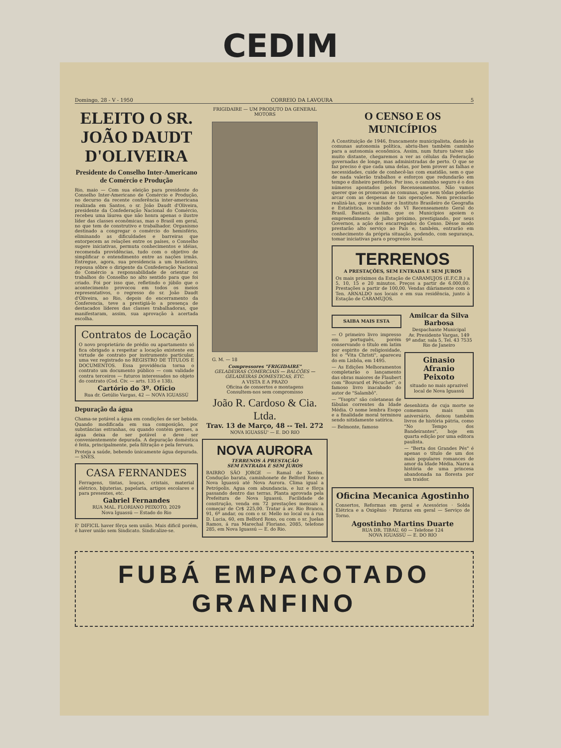CEDIM
Domingo, 28 - V - 1950 CORREIO DA LAVOURA 5
ELEITO O SR. JOÃO DAUDT D'OLIVEIRA
Presidente do Conselho Inter-Americano de Comércio e Produção
Rio, maio — Com sua eleição para presidente do Conselho Inter-Americano de Comércio e Produção, no decurso da recente conferência inter-americana realizada em Santos, o sr. João Daudt d'Oliveira, presidente da Confederação Nacional do Comércio, recebeu uma láurea que não honra apenas o ilustre líder das classes econômicas, mas o Brasil em geral, no que tem de construtivo e trabalhador. Organismo destinado a congregar o comércio do hemisfério, eliminando as dificuldades e barreiras que entorpecem as relações entre os países, o Conselho sugere iniciativas, permuta conhecimentos e idéias, recomenda providências, tudo com o objetivo de simplificar o entendimento entre as nações irmãs. Entregue, agora, sua presidencia a um brasileiro, repousa sôbre o dirigente da Confederação Nacional do Comércio a responsabilidade de orientar os trabalhos do Conselho no alto sentido para que foi criado. Foi por isso que, refletindo o júbilo que o acontecimento provocou em todos os meios representativos, o regresso do sr. João Daudt d'Oliveira, ao Rio, depois do encerramento da Conferencia, teve a prestigiá-lo a presença de destacados líderes das classes trabalhadoras, que manifestaram, assim, sua aprovação à acertada escolha.
Contratos de Locação
O novo proprietário de prédio ou apartamento só fica obrigado a respeitar a locação existente em virtude de contrato por instrumento particular, uma vez registrado no REGISTRO DE TÍTULOS E DOCUMENTOS. Essa providência torna o contrato um documento público — com validade contra terceiros — futuros interessados no objeto do contrato (Cod. Civ. — arts. 135 e 138).
Cartório do 3º. Ofício
Rua dr. Getúlio Vargas, 42 — NOVA IGUASSÚ
Depuração da água
Chama-se potável a água em condições de ser bebida. Quando modificada em sua composição, por substâncias estranhas, ou quando contém germes, a água deixa de ser potável e deve ser convenientemente depurada. A depuração doméstica é feita, principalmente, pela filtração e pela fervura.
Proteja a saúde, bebendo ùnicamente água depurada. — SNES.
CASA FERNANDES
Ferragens, tintas, louças, cristais, material elétrico, bijuterias, papelaria, artigos escolares e para presentes, etc.
Gabriel Fernandes
RUA MAL. FLORIANO PEIXOTO, 2029
Nova Iguassú — Estado do Rio
E' DIFICIL haver fôrça sem união. Mais dificil porém, é haver união sem Sindicato. Sindicalize-se.
FRIGIDAIRE — UM PRODUTO DA GENERAL MOTORS
G. M. — 18
Compressores "FRIGIDAIRE"
GELADEIRAS COMERCIAIS — BALCÕES — GELADEIRAS DOMESTICAS, ETC.
A VISTA E A PRAZO
Oficina de consertos e montagens
Consultem-nos sem compromisso
João R. Cardoso & Cia. Ltda.
Trav. 13 de Março, 48 -- Tel. 272
NOVA IGUASSU' — E. DO RIO
NOVA AURORA
TERRENOS Á PRESTAÇÃO
SEM ENTRADA E SEM JUROS
BAIRRO SÃO JORGE — Ramal de Xerém. Condução barata, caminhonete de Belford Roxo e Nova Iguassú até Nova Aurora. Clima igual a Petrópolis. Agua com abundancia, e luz e fôrça passando dentro das terras. Planta aprovada pela Prefeitura de Nova Iguassú. Facilidade de construção, venda em 72 prestações mensais a começar de Cr$ 225,00. Tratar á av. Rio Branco, 91, 6º andar, ou com o sr. Mello no local ou á rua D. Lucia, 60, em Belford Roxo, ou com o sr. Juelan Ramos, á rua Marechal Floriano, 2085, telefone 285, em Nova Iguassú — E. do Rio.
O CENSO E OS MUNICÍPIOS
A Constituição de 1946, francamente municipalista, dando às comunas autonomia política, abriu-lhes também caminho para a autonomia econômica. Assim, num futuro talvez não muito distante, chegaremos a ver as células da Federação governadas de longe, mas administradas de perto. O que se faz preciso é que cada uma delas, por bem prover as falhas e necessidades, cuide de conhecê-las com exatidão, sem o que de nada valerão trabalhos e esforços que redundarão em tempo e dinheiro perdidos. Por isso, o caminho seguro é o dos números apontados pelos Recenseamentos. Não vamos querer que os promovam as comunas, que nem tôdas poderão arcar com as despesas de tais operações. Nem precisarão realizá-las, que o vai fazer o Instituto Brasileiro de Geografia e Estatística, incumbido do VI Recenseamento Geral do Brasil. Bastará, assim, que os Municípios apoiem o empreendimento de julho próximo, prestigiando, por seus Governos, a ação dos encarregados do Censo. Dêsse modo prestarão alto serviço ao País e, também, entrarão em conhecimento da própria situação, podendo, com segurança, tomar iniciativas para o progresso local.
TERRENOS
A PRESTAÇÕES, SEM ENTRADA E SEM JUROS
Os mais próximos da Estação de CARAMUJOS (E.F.C.B.) a 5, 10, 15 e 20 minutos. Preços a partir de 6.000,00. Prestações a partir de 100,00. Vendas diàriamente com o Ten. ARNALDO nos locais e em sua residência, junto à Estação de CARAMUJOS.
SAIBA MAIS ESTA
— O primeiro livro impresso em português, porém conservando o título em latim por espirito de religiosidade, foi o "Vita Christi", apareceu do em Lisbôa, em 1495.
— As Edições Melhoramentos completarão o lançamento das obras maiores de Flaubert com "Bouvard et Pécuchet", o famoso livro inacabado do autor de "Salambô".
— "Ysopts" são coletaneas de fábulas correntes da Idade Média. O nome lembra Esopo e a finalidade moral terminou sendo nitidamente satírica.
— Belmonte, famoso
Amilcar da Silva Barbosa
Despachante Municipal
Av. Presidente Vargas, 149
9º andar, sala 5, Tel. 43 7535
Rio de Janeiro
Ginasio Afranio Peixoto
situado no mais aprazivel local de Nova Iguassú
desenhista de cuja morte se comemora mais um aniversário, deixou também livros de história pátria, como "No Tempo dos Bandeirantes", hoje em quarta edição por uma editora paulista.
— "Berta dos Grandes Pés" é apenas o título de um dos mais populares romances de amor da Idade Média. Narra a história de uma princesa abandonada na floresta por um traidor.
Oficina Mecanica Agostinho
Consertos, Reformas em geral e Acessórios · Solda Elétrica e a Oxigênio · Pinturas em geral — Serviço de Torno.
Agostinho Martins Duarte
RUA DR. TIBAU, 60 — Telefone 124
NOVA IGUASSÚ — E. DO RIO
FUBÁ EMPACOTADO GRANFINO